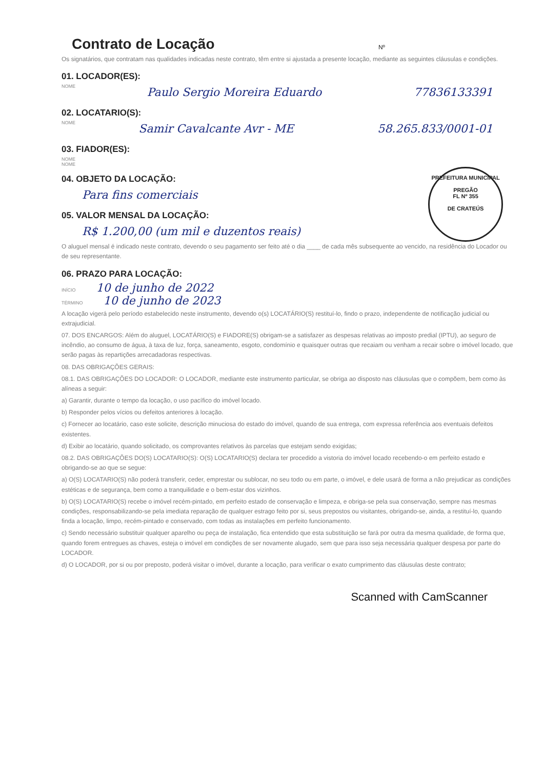Contrato de Locação
Nº
Os signatários, que contratam nas qualidades indicadas neste contrato, têm entre si ajustada a presente locação, mediante as seguintes cláusulas e condições.
01. LOCADOR(ES):
NOME Paulo Sergio Moreira Eduardo 77836133391
02. LOCATARIO(S):
NOME Samir Cavalcante Avr - ME 58.265.833/0001-01
03. FIADOR(ES):
NOME
NOME
PREFEITURA MUNICIPAL
PREGÃO
FL Nº 355
DE CRATEÚS
04. OBJETO DA LOCAÇÃO:
Para fins comerciais
05. VALOR MENSAL DA LOCAÇÃO:
R$ 1.200,00 (um mil e duzentos reais)
O aluguel mensal é indicado neste contrato, devendo o seu pagamento ser feito até o dia ____ de cada mês subsequente ao vencido, na residência do Locador ou de seu representante.
06. PRAZO PARA LOCAÇÃO:
INÍCIO 10 de junho de 2022
TÉRMINO 10 de junho de 2023
A locação vigerá pelo período estabelecido neste instrumento, devendo o(s) LOCATÁRIO(S) restituí-lo, findo o prazo, independente de notificação judicial ou extrajudicial.
07. DOS ENCARGOS: Além do aluguel, LOCATÁRIO(S) e FIADORE(S) obrigam-se a satisfazer as despesas relativas ao imposto predial (IPTU), ao seguro de incêndio, ao consumo de água, à taxa de luz, força, saneamento, esgoto, condomínio e quaisquer outras que recaiam ou venham a recair sobre o imóvel locado, que serão pagas às repartições arrecadadoras respectivas.
08. DAS OBRIGAÇÕES GERAIS:
08.1. DAS OBRIGAÇÕES DO LOCADOR: O LOCADOR, mediante este instrumento particular, se obriga ao disposto nas cláusulas que o compõem, bem como às alíneas a seguir:
a) Garantir, durante o tempo da locação, o uso pacífico do imóvel locado.
b) Responder pelos vícios ou defeitos anteriores à locação.
c) Fornecer ao locatário, caso este solicite, descrição minuciosa do estado do imóvel, quando de sua entrega, com expressa referência aos eventuais defeitos existentes.
d) Exibir ao locatário, quando solicitado, os comprovantes relativos às parcelas que estejam sendo exigidas;
08.2. DAS OBRIGAÇÕES DO(S) LOCATARIO(S): O(S) LOCATARIO(S) declara ter procedido a vistoria do imóvel locado recebendo-o em perfeito estado e obrigando-se ao que se segue:
a) O(S) LOCATARIO(S) não poderá transferir, ceder, emprestar ou sublocar, no seu todo ou em parte, o imóvel, e dele usará de forma a não prejudicar as condições estéticas e de segurança, bem como a tranquilidade e o bem-estar dos vizinhos.
b) O(S) LOCATARIO(S) recebe o imóvel recém-pintado, em perfeito estado de conservação e limpeza, e obriga-se pela sua conservação, sempre nas mesmas condições, responsabilizando-se pela imediata reparação de qualquer estrago feito por si, seus prepostos ou visitantes, obrigando-se, ainda, a restituí-lo, quando finda a locação, limpo, recém-pintado e conservado, com todas as instalações em perfeito funcionamento.
c) Sendo necessário substituir qualquer aparelho ou peça de instalação, fica entendido que esta substituição se fará por outra da mesma qualidade, de forma que, quando forem entregues as chaves, esteja o imóvel em condições de ser novamente alugado, sem que para isso seja necessária qualquer despesa por parte do LOCADOR.
d) O LOCADOR, por si ou por preposto, poderá visitar o imóvel, durante a locação, para verificar o exato cumprimento das cláusulas deste contrato;
Scanned with CamScanner